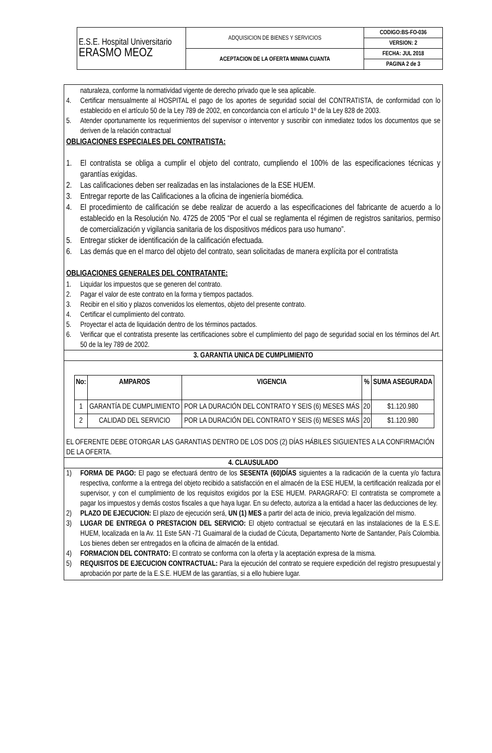| E.S.E. Hospital Universitario ERASMO MEOZ | ADQUISICION DE BIENES Y SERVICIOS | CODIGO:BS-FO-036 |
| | | VERSION: 2 |
| | ACEPTACION DE LA OFERTA MINIMA CUANTA | FECHA: JUL 2018 |
| | | PAGINA 2 de 3 |
naturaleza, conforme la normatividad vigente de derecho privado que le sea aplicable.
4. Certificar mensualmente al HOSPITAL el pago de los aportes de seguridad social del CONTRATISTA, de conformidad con lo establecido en el artículo 50 de la Ley 789 de 2002, en concordancia con el artículo 1º de la Ley 828 de 2003.
5. Atender oportunamente los requerimientos del supervisor o interventor y suscribir con inmediatez todos los documentos que se deriven de la relación contractual
OBLIGACIONES ESPECIALES DEL CONTRATISTA:
1. El contratista se obliga a cumplir el objeto del contrato, cumpliendo el 100% de las especificaciones técnicas y garantías exigidas.
2. Las calificaciones deben ser realizadas en las instalaciones de la ESE HUEM.
3. Entregar reporte de las Calificaciones a la oficina de ingeniería biomédica.
4. El procedimiento de calificación se debe realizar de acuerdo a las especificaciones del fabricante de acuerdo a lo establecido en la Resolución No. 4725 de 2005 “Por el cual se reglamenta el régimen de registros sanitarios, permiso de comercialización y vigilancia sanitaria de los dispositivos médicos para uso humano”.
5. Entregar sticker de identificación de la calificación efectuada.
6. Las demás que en el marco del objeto del contrato, sean solicitadas de manera explícita por el contratista
OBLIGACIONES GENERALES DEL CONTRATANTE:
1. Liquidar los impuestos que se generen del contrato.
2. Pagar el valor de este contrato en la forma y tiempos pactados.
3. Recibir en el sitio y plazos convenidos los elementos, objeto del presente contrato.
4. Certificar el cumplimiento del contrato.
5. Proyectar el acta de liquidación dentro de los términos pactados.
6. Verificar que el contratista presente las certificaciones sobre el cumplimiento del pago de seguridad social en los términos del Art. 50 de la ley 789 de 2002.
3. GARANTIA UNICA DE CUMPLIMIENTO
| No: | AMPAROS | VIGENCIA | % | SUMA ASEGURADA |
| --- | --- | --- | --- | --- |
| 1 | GARANTÍA DE CUMPLIMIENTO | POR LA DURACIÓN DEL CONTRATO Y SEIS (6) MESES MÁS | 20 | $1.120.980 |
| 2 | CALIDAD DEL SERVICIO | POR LA DURACIÓN DEL CONTRATO Y SEIS (6) MESES MÁS | 20 | $1.120.980 |
EL OFERENTE DEBE OTORGAR LAS GARANTIAS DENTRO DE LOS DOS (2) DÍAS HÁBILES SIGUIENTES A LA CONFIRMACIÓN DE LA OFERTA.
4. CLAUSULADO
1) FORMA DE PAGO: El pago se efectuará dentro de los SESENTA (60)DÍAS siguientes a la radicación de la cuenta y/o factura respectiva, conforme a la entrega del objeto recibido a satisfacción en el almacén de la ESE HUEM, la certificación realizada por el supervisor, y con el cumplimiento de los requisitos exigidos por la ESE HUEM. PARAGRAFO: El contratista se compromete a pagar los impuestos y demás costos fiscales a que haya lugar. En su defecto, autoriza a la entidad a hacer las deducciones de ley.
2) PLAZO DE EJECUCION: El plazo de ejecución será, UN (1) MES a partir del acta de inicio, previa legalización del mismo.
3) LUGAR DE ENTREGA O PRESTACION DEL SERVICIO: El objeto contractual se ejecutará en las instalaciones de la E.S.E. HUEM, localizada en la Av. 11 Este 5AN -71 Guaimaral de la ciudad de Cúcuta, Departamento Norte de Santander, País Colombia. Los bienes deben ser entregados en la oficina de almacén de la entidad.
4) FORMACION DEL CONTRATO: El contrato se conforma con la oferta y la aceptación expresa de la misma.
5) REQUISITOS DE EJECUCION CONTRACTUAL: Para la ejecución del contrato se requiere expedición del registro presupuestal y aprobación por parte de la E.S.E. HUEM de las garantías, si a ello hubiere lugar.